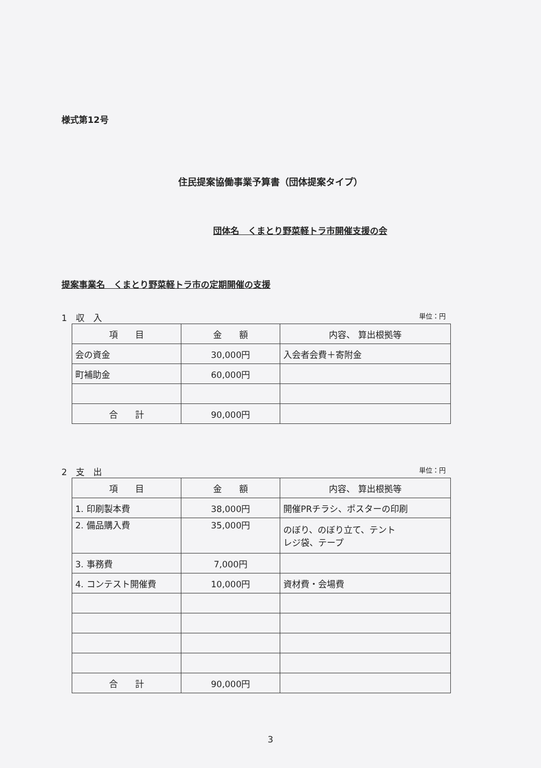様式第12号
住民提案協働事業予算書（団体提案タイプ）
団体名　くまとり野菜軽トラ市開催支援の会
提案事業名　くまとり野菜軽トラ市の定期開催の支援
1　収　入 単位：円
| 項 目 | 金 額 | 内容、 算出根拠等 |
| --- | --- | --- |
| 会の資金 | 30,000円 | 入会者会費＋寄附金 |
| 町補助金 | 60,000円 | |
| 合 計 | 90,000円 | |
2　支　出 単位：円
| 項 目 | 金 額 | 内容、 算出根拠等 |
| --- | --- | --- |
| 1. 印刷製本費 | 38,000円 | 開催PRチラシ、ポスターの印刷 |
| 2. 備品購入費 | 35,000円 | のぼり、のぼり立て、テント レジ袋、テープ |
| 3. 事務費 | 7,000円 | |
| 4. コンテスト開催費 | 10,000円 | 資材費・会場費 |
| 合 計 | 90,000円 | |
3